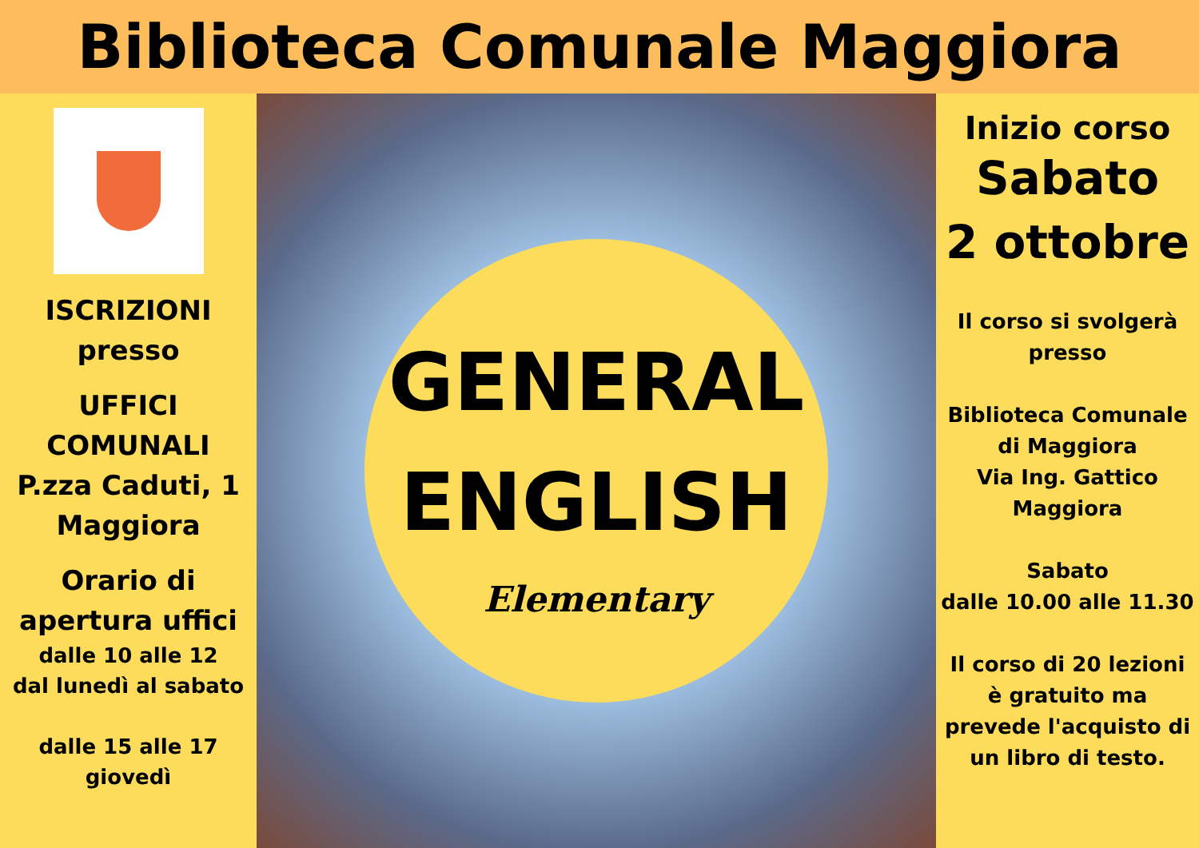Biblioteca Comunale Maggiora
ISCRIZIONI
presso
UFFICI
COMUNALI
P.zza Caduti, 1
Maggiora
Orario di
apertura uffici
dalle 10 alle 12
dal lunedì al sabato
dalle 15 alle 17
giovedì
GENERAL
ENGLISH
Elementary
Inizio corso
Sabato
2 ottobre
Il corso si svolgerà
presso
Biblioteca Comunale
di Maggiora
Via Ing. Gattico
Maggiora
Sabato
dalle 10.00 alle 11.30
Il corso di 20 lezioni
è gratuito ma
prevede l'acquisto di
un libro di testo.